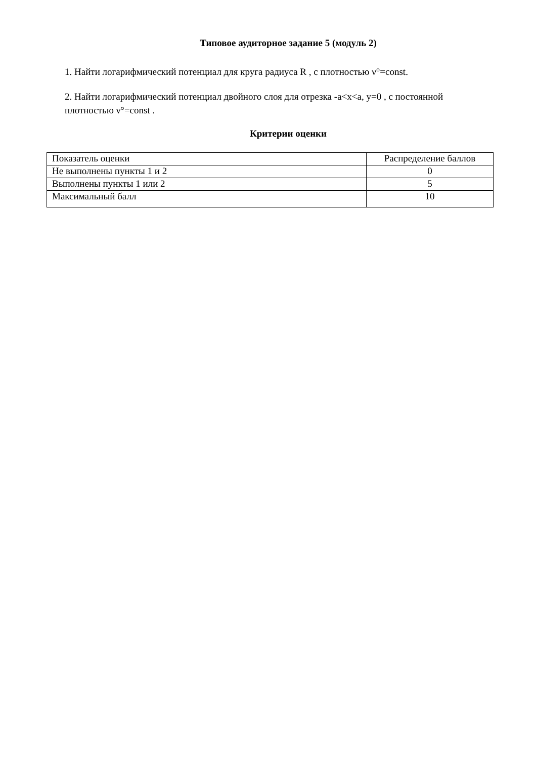Типовое аудиторное задание 5 (модуль 2)
1. Найти логарифмический потенциал для круга радиуса R , с плотностью ν°=const.
2. Найти логарифмический потенциал двойного слоя для отрезка -a<x<a, y=0 , с постоянной плотностью ν°=const .
Критерии оценки
| Показатель оценки | Распределение баллов |
| Не выполнены пункты 1 и 2 | 0 |
| Выполнены пункты 1 или 2 | 5 |
| Максимальный балл | 10 |